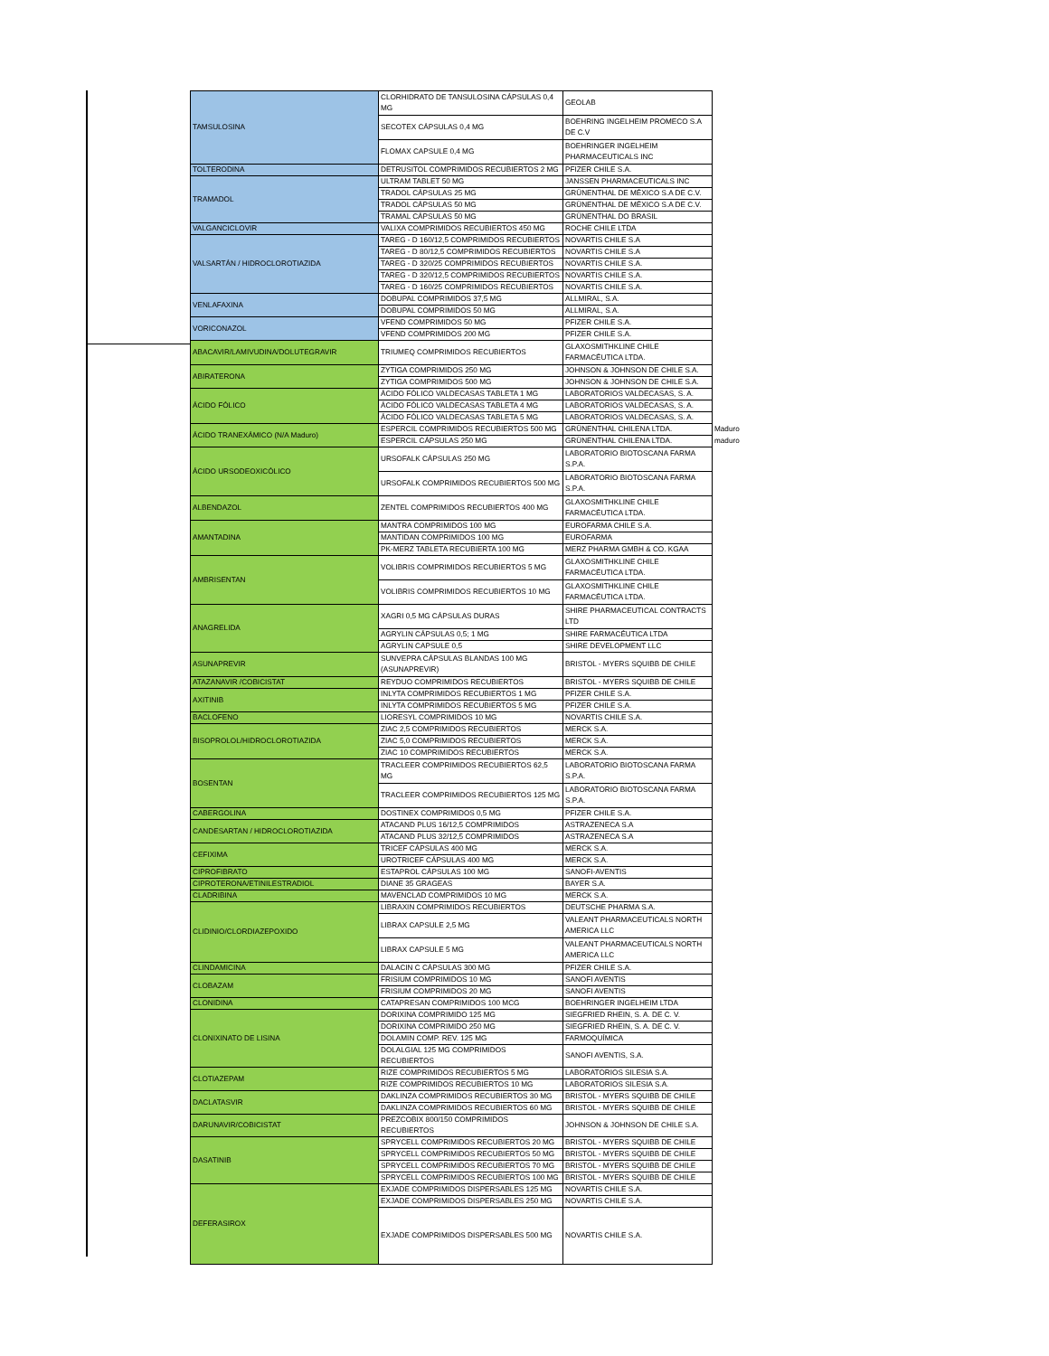| TAMSULOSINA | CLORHIDRATO DE TANSULOSINA CÁPSULAS 0,4 MG | GEOLAB | |
| | SECOTEX CÁPSULAS 0,4 MG | BOEHRING INGELHEIM PROMECO S.A DE C.V | |
| | FLOMAX CAPSULE 0,4 MG | BOEHRINGER INGELHEIM PHARMACEUTICALS INC | |
| TOLTERODINA | DETRUSITOL COMPRIMIDOS RECUBIERTOS 2 MG | PFIZER CHILE S.A. | |
| TRAMADOL | ULTRAM TABLET 50 MG | JANSSEN PHARMACEUTICALS INC | |
| | TRADOL CÁPSULAS 25 MG | GRÜNENTHAL DE MÉXICO S.A DE C.V. | |
| | TRADOL CÁPSULAS 50 MG | GRÜNENTHAL DE MÉXICO S.A DE C.V. | |
| | TRAMAL CÁPSULAS 50 MG | GRÜNENTHAL DO BRASIL | |
| VALGANCICLOVIR | VALIXA COMPRIMIDOS RECUBIERTOS 450 MG | ROCHE CHILE LTDA | |
| VALSARTÁN / HIDROCLOROTIAZIDA | TAREG - D 160/12,5 COMPRIMIDOS RECUBIERTOS | NOVARTIS CHILE S.A | |
| | TAREG - D 80/12,5 COMPRIMIDOS RECUBIERTOS | NOVARTIS CHILE S.A | |
| | TAREG - D 320/25 COMPRIMIDOS RECUBIERTOS | NOVARTIS CHILE S.A. | |
| | TAREG - D 320/12,5 COMPRIMIDOS RECUBIERTOS | NOVARTIS CHILE S.A. | |
| | TAREG - D 160/25 COMPRIMIDOS RECUBIERTOS | NOVARTIS CHILE S.A. | |
| VENLAFAXINA | DOBUPAL COMPRIMIDOS 37,5 MG | ALLMIRAL, S.A. | |
| | DOBUPAL COMPRIMIDOS 50 MG | ALLMIRAL, S.A. | |
| VORICONAZOL | VFEND COMPRIMIDOS 50 MG | PFIZER CHILE S.A. | |
| | VFEND COMPRIMIDOS 200 MG | PFIZER CHILE S.A. | |
| ABACAVIR/LAMIVUDINA/DOLUTEGRAVIR | TRIUMEQ COMPRIMIDOS RECUBIERTOS | GLAXOSMITHKLINE CHILE FARMACÉUTICA LTDA. | |
| ABIRATERONA | ZYTIGA COMPRIMIDOS 250 MG | JOHNSON & JOHNSON DE CHILE S.A. | |
| | ZYTIGA COMPRIMIDOS 500 MG | JOHNSON & JOHNSON DE CHILE S.A. | |
| ÁCIDO FÓLICO | ÁCIDO FÓLICO VALDECASAS TABLETA 1 MG | LABORATORIOS VALDECASAS, S. A. | |
| | ÁCIDO FÓLICO VALDECASAS TABLETA 4 MG | LABORATORIOS VALDECASAS, S. A. | |
| | ÁCIDO FÓLICO VALDECASAS TABLETA 5 MG | LABORATORIOS VALDECASAS, S. A. | |
| ÁCIDO TRANEXÁMICO (N/A Maduro) | ESPERCIL COMPRIMIDOS RECUBIERTOS 500 MG | GRÜNENTHAL CHILENA LTDA. | Maduro |
| | ESPERCIL CÁPSULAS 250 MG | GRÜNENTHAL CHILENA LTDA. | maduro |
| ÁCIDO URSODEOXICÓLICO | URSOFALK CÁPSULAS 250 MG | LABORATORIO BIOTOSCANA FARMA S.P.A. | |
| | URSOFALK COMPRIMIDOS RECUBIERTOS 500 MG | LABORATORIO BIOTOSCANA FARMA S.P.A. | |
| ALBENDAZOL | ZENTEL COMPRIMIDOS RECUBIERTOS 400 MG | GLAXOSMITHKLINE CHILE FARMACÉUTICA LTDA. | |
| AMANTADINA | MANTRA COMPRIMIDOS 100 MG | EUROFARMA CHILE S.A. | |
| | MANTIDAN COMPRIMIDOS 100 MG | EUROFARMA | |
| | PK-MERZ TABLETA RECUBIERTA 100 MG | MERZ PHARMA GMBH & CO. KGAA | |
| AMBRISENTAN | VOLIBRIS COMPRIMIDOS RECUBIERTOS 5 MG | GLAXOSMITHKLINE CHILE FARMACÉUTICA LTDA. | |
| | VOLIBRIS COMPRIMIDOS RECUBIERTOS 10 MG | GLAXOSMITHKLINE CHILE FARMACÉUTICA LTDA. | |
| ANAGRELIDA | XAGRI 0,5 MG CÁPSULAS DURAS | SHIRE PHARMACEUTICAL CONTRACTS LTD | |
| | AGRYLIN CÁPSULAS 0,5; 1 MG | SHIRE FARMACÉUTICA LTDA | |
| | AGRYLIN CAPSULE 0,5 | SHIRE DEVELOPMENT LLC | |
| ASUNAPREVIR | SUNVEPRA CÁPSULAS BLANDAS 100 MG (ASUNAPREVIR) | BRISTOL - MYERS SQUIBB DE CHILE | |
| ATAZANAVIR /COBICISTAT | REYDUO COMPRIMIDOS RECUBIERTOS | BRISTOL - MYERS SQUIBB DE CHILE | |
| AXITINIB | INLYTA COMPRIMIDOS RECUBIERTOS 1 MG | PFIZER CHILE S.A. | |
| | INLYTA COMPRIMIDOS RECUBIERTOS 5 MG | PFIZER CHILE S.A. | |
| BACLOFENO | LIORESYL COMPRIMIDOS 10 MG | NOVARTIS CHILE S.A. | |
| BISOPROLOL/HIDROCLOROTIAZIDA | ZIAC 2,5 COMPRIMIDOS RECUBIERTOS | MERCK S.A. | |
| | ZIAC 5,0 COMPRIMIDOS RECUBIERTOS | MERCK S.A. | |
| | ZIAC 10 COMPRIMIDOS RECUBIERTOS | MERCK S.A. | |
| BOSENTAN | TRACLEER COMPRIMIDOS RECUBIERTOS 62,5 MG | LABORATORIO BIOTOSCANA FARMA S.P.A. | |
| | TRACLEER COMPRIMIDOS RECUBIERTOS 125 MG | LABORATORIO BIOTOSCANA FARMA S.P.A. | |
| CABERGOLINA | DOSTINEX COMPRIMIDOS 0,5 MG | PFIZER CHILE S.A. | |
| CANDESARTAN / HIDROCLOROTIAZIDA | ATACAND PLUS 16/12,5 COMPRIMIDOS | ASTRAZENECA S.A | |
| | ATACAND PLUS 32/12,5 COMPRIMIDOS | ASTRAZENECA S.A | |
| CEFIXIMA | TRICEF CÁPSULAS 400 MG | MERCK S.A. | |
| | UROTRICEF CÁPSULAS 400 MG | MERCK S.A. | |
| CIPROFIBRATO | ESTAPROL CÁPSULAS 100 MG | SANOFI-AVENTIS | |
| CIPROTERONA/ETINILESTRADIOL | DIANE 35 GRAGEAS | BAYER S.A. | |
| CLADRIBINA | MAVENCLAD COMPRIMIDOS 10 MG | MERCK S.A. | |
| CLIDINIO/CLORDIAZEPOXIDO | LIBRAXIN COMPRIMIDOS RECUBIERTOS | DEUTSCHE PHARMA S.A. | |
| | LIBRAX CAPSULE 2,5 MG | VALEANT PHARMACEUTICALS NORTH AMERICA LLC | |
| | LIBRAX CAPSULE 5 MG | VALEANT PHARMACEUTICALS NORTH AMERICA LLC | |
| CLINDAMICINA | DALACIN C CÁPSULAS 300 MG | PFIZER CHILE S.A. | |
| CLOBAZAM | FRISIUM COMPRIMIDOS 10 MG | SANOFI AVENTIS | |
| | FRISIUM COMPRIMIDOS 20 MG | SANOFI AVENTIS | |
| CLONIDINA | CATAPRESAN COMPRIMIDOS 100 MCG | BOEHRINGER INGELHEIM LTDA | |
| CLONIXINATO DE LISINA | DORIXINA COMPRIMIDO 125 MG | SIEGFRIED RHEIN, S. A. DE C. V. | |
| | DORIXINA COMPRIMIDO 250 MG | SIEGFRIED RHEIN, S. A. DE C. V. | |
| | DOLAMIN COMP. REV. 125 MG | FARMOQUÍMICA | |
| | DOLALGIAL 125 MG COMPRIMIDOS RECUBIERTOS | SANOFI AVENTIS, S.A. | |
| CLOTIAZEPAM | RIZE COMPRIMIDOS RECUBIERTOS 5 MG | LABORATORIOS SILESIA S.A. | |
| | RIZE COMPRIMIDOS RECUBIERTOS 10 MG | LABORATORIOS SILESIA S.A. | |
| DACLATASVIR | DAKLINZA COMPRIMIDOS RECUBIERTOS 30 MG | BRISTOL - MYERS SQUIBB DE CHILE | |
| | DAKLINZA COMPRIMIDOS RECUBIERTOS 60 MG | BRISTOL - MYERS SQUIBB DE CHILE | |
| DARUNAVIR/COBICISTAT | PREZCOBIX 800/150 COMPRIMIDOS RECUBIERTOS | JOHNSON & JOHNSON DE CHILE S.A. | |
| DASATINIB | SPRYCELL COMPRIMIDOS RECUBIERTOS 20 MG | BRISTOL - MYERS SQUIBB DE CHILE | |
| | SPRYCELL COMPRIMIDOS RECUBIERTOS 50 MG | BRISTOL - MYERS SQUIBB DE CHILE | |
| | SPRYCELL COMPRIMIDOS RECUBIERTOS 70 MG | BRISTOL - MYERS SQUIBB DE CHILE | |
| | SPRYCELL COMPRIMIDOS RECUBIERTOS 100 MG | BRISTOL - MYERS SQUIBB DE CHILE | |
| DEFERASIROX | EXJADE COMPRIMIDOS DISPERSABLES 125 MG | NOVARTIS CHILE S.A. | |
| | EXJADE COMPRIMIDOS DISPERSABLES 250 MG | NOVARTIS CHILE S.A. | |
| | EXJADE COMPRIMIDOS DISPERSABLES 500 MG | NOVARTIS CHILE S.A. | |